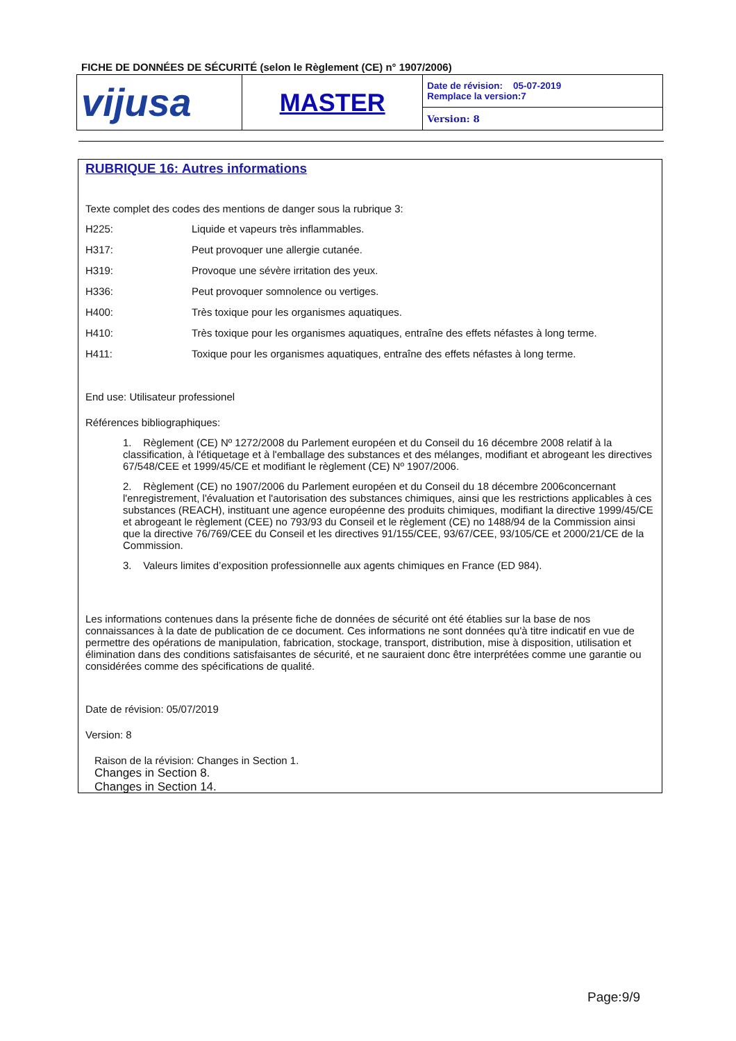FICHE DE DONNÉES DE SÉCURITÉ (selon le Règlement (CE) n° 1907/2006)
| vijusa | MASTER | Date de révision: 05-07-2019 Remplace la version:7 |
| | | Version: 8 |
RUBRIQUE 16: Autres informations
Texte complet des codes des mentions de danger sous la rubrique 3:
H225: Liquide et vapeurs très inflammables.
H317: Peut provoquer une allergie cutanée.
H319: Provoque une sévère irritation des yeux.
H336: Peut provoquer somnolence ou vertiges.
H400: Très toxique pour les organismes aquatiques.
H410: Très toxique pour les organismes aquatiques, entraîne des effets néfastes à long terme.
H411: Toxique pour les organismes aquatiques, entraîne des effets néfastes à long terme.
End use: Utilisateur professionel
Références bibliographiques:
1. Règlement (CE) Nº 1272/2008 du Parlement européen et du Conseil du 16 décembre 2008 relatif à la classification, à l'étiquetage et à l'emballage des substances et des mélanges, modifiant et abrogeant les directives 67/548/CEE et 1999/45/CE et modifiant le règlement (CE) Nº 1907/2006.
2. Règlement (CE) no 1907/2006 du Parlement européen et du Conseil du 18 décembre 2006concernant l'enregistrement, l'évaluation et l'autorisation des substances chimiques, ainsi que les restrictions applicables à ces substances (REACH), instituant une agence européenne des produits chimiques, modifiant la directive 1999/45/CE et abrogeant le règlement (CEE) no 793/93 du Conseil et le règlement (CE) no 1488/94 de la Commission ainsi que la directive 76/769/CEE du Conseil et les directives 91/155/CEE, 93/67/CEE, 93/105/CE et 2000/21/CE de la Commission.
3. Valeurs limites d’exposition professionnelle aux agents chimiques en France (ED 984).
Les informations contenues dans la présente fiche de données de sécurité ont été établies sur la base de nos connaissances à la date de publication de ce document. Ces informations ne sont données qu'à titre indicatif en vue de permettre des opérations de manipulation, fabrication, stockage, transport, distribution, mise à disposition, utilisation et élimination dans des conditions satisfaisantes de sécurité, et ne sauraient donc être interprétées comme une garantie ou considérées comme des spécifications de qualité.
Date de révision: 05/07/2019
Version: 8
Raison de la révision: Changes in Section 1.
Changes in Section 8.
Changes in Section 14.
Page:9/9